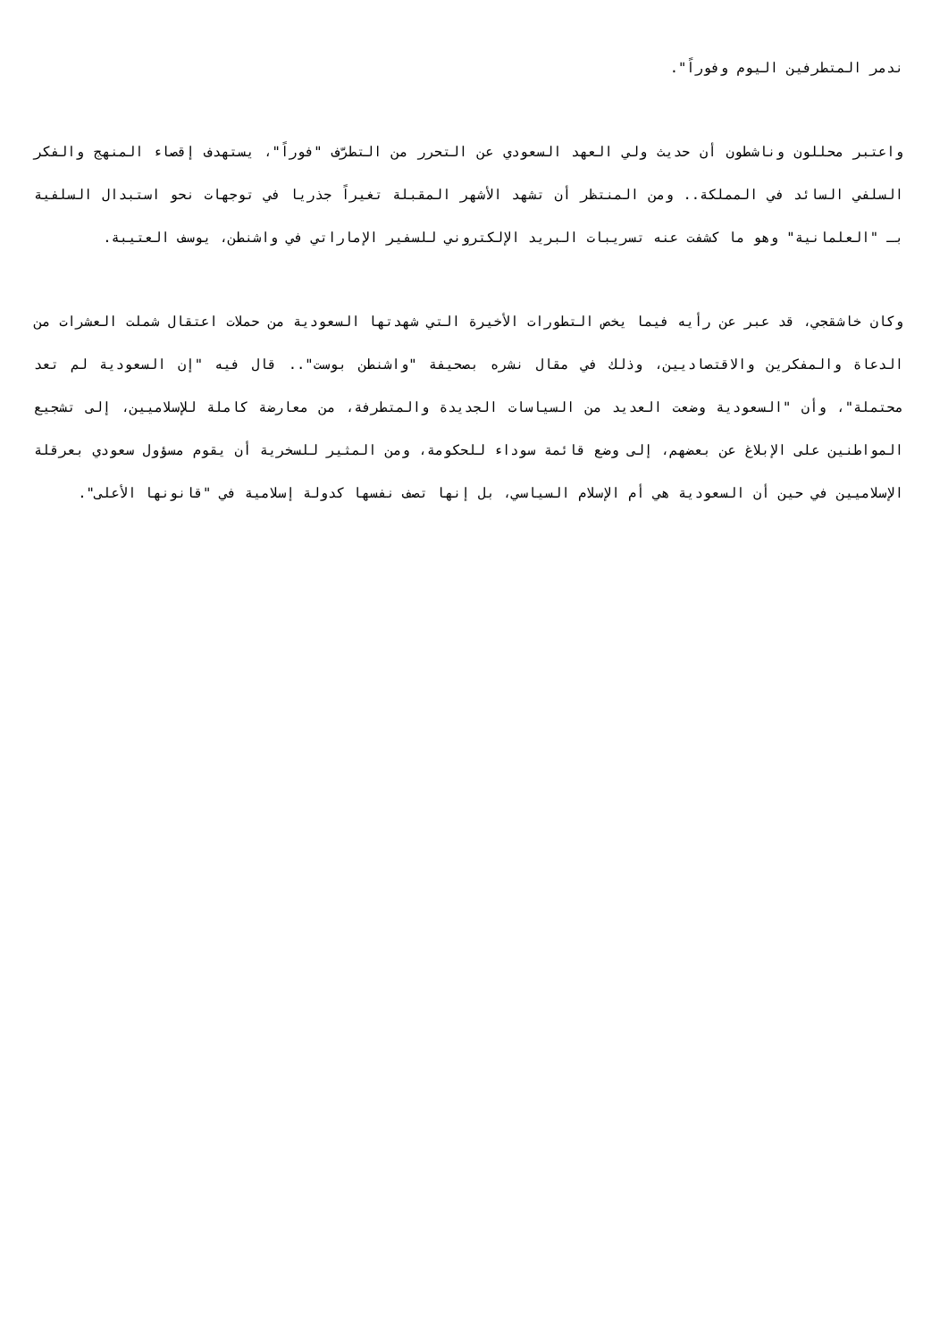ندمر المتطرفين اليوم وفوراً".
واعتبر محللون وناشطون أن حديث ولي العهد السعودي عن التحرر من التطرّف "فوراً"، يستهدف إقصاء المنهج والفكر السلفي السائد في المملكة.. ومن المنتظر أن تشهد الأشهر المقبلة تغيراً جذريا في توجهات نحو استبدال السلفية بـ "العلمانية" وهو ما كشفت عنه تسريبات البريد الإلكتروني للسفير الإماراتي في واشنطن، يوسف العتيبة.
وكان خاشقجي، قد عبر عن رأيه فيما يخص التطورات الأخيرة التي شهدتها السعودية من حملات اعتقال شملت العشرات من الدعاة والمفكرين والاقتصاديين، وذلك في مقال نشره بصحيفة "واشنطن بوست".. قال فيه "إن السعودية لم تعد محتملة"، وأن "السعودية وضعت العديد من السياسات الجديدة والمتطرفة، من معارضة كاملة للإسلاميين، إلى تشجيع المواطنين على الإبلاغ عن بعضهم، إلى وضع قائمة سوداء للحكومة، ومن المثير للسخرية أن يقوم مسؤول سعودي بعرقلة الإسلاميين في حين أن السعودية هي أم الإسلام السياسي، بل إنها تصف نفسها كدولة إسلامية في "قانونها الأعلى".